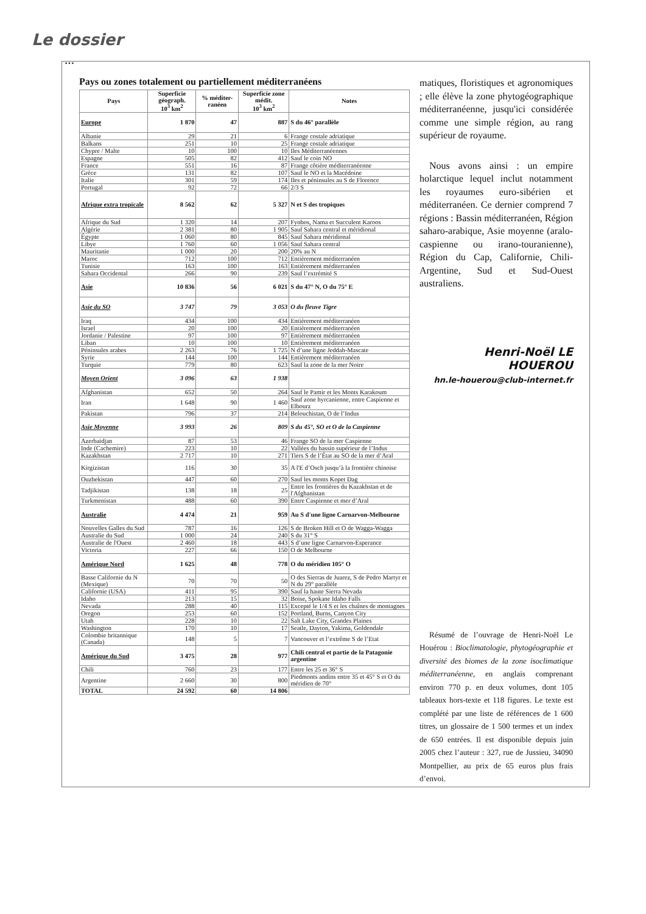Le dossier
...
Pays ou zones totalement ou partiellement méditerranéens
| Pays | Superficie géograph. 10<sup>3</sup> km<sup>2</sup> | % méditer-ranéen | Superficie zone médit. 10<sup>3</sup> km<sup>2</sup> | Notes |
| --- | --- | --- | --- | --- |
| Europe | 1 870 | 47 | 887 | S du 46° parallèle |
| Albanie | 29 | 21 | 6 | Frange costale adriatique |
| Balkans | 251 | 10 | 25 | Frange costale adriatique |
| Chypre / Malte | 10 | 100 | 10 | Iles Méditerranéennes |
| Espagne | 505 | 82 | 412 | Sauf le coin NO |
| France | 551 | 16 | 87 | Frange côtière méditerranéenne |
| Grèce | 131 | 82 | 107 | Sauf le NO et la Macédoine |
| Italie | 301 | 59 | 174 | Iles et péninsules au S de Florence |
| Portugal | 92 | 72 | 66 | 2/3 S |
| Afrique extra tropicale | 8 562 | 62 | 5 327 | N et S des tropiques |
| Afrique du Sud | 1 320 | 14 | 207 | Fynbos, Nama et Succulent Karoos |
| Algérie | 2 381 | 80 | 1 905 | Sauf Sahara central et méridional |
| Égypte | 1 060 | 80 | 845 | Sauf Sahara méridional |
| Libye | 1 760 | 60 | 1 056 | Sauf Sahara central |
| Mauritanie | 1 000 | 20 | 200 | 20% au N |
| Maroc | 712 | 100 | 712 | Entièrement méditerranéen |
| Tunisie | 163 | 100 | 163 | Entièrement méditerranéen |
| Sahara Occidental | 266 | 90 | 239 | Sauf l’extrémité S |
| Asie | 10 836 | 56 | 6 021 | S du 47° N, O du 75° E |
| Asie du SO | 3 747 | 79 | 3 053 | O du fleuve Tigre |
| Iraq | 434 | 100 | 434 | Entièrement méditerranéen |
| Israel | 20 | 100 | 20 | Entièrement méditerranéen |
| Jordanie / Palestine | 97 | 100 | 97 | Entièrement méditerranéen |
| Liban | 10 | 100 | 10 | Entièrement méditerranéen |
| Péninsules arabes | 2 263 | 76 | 1 725 | N d’une ligne Jeddah-Mascate |
| Syrie | 144 | 100 | 144 | Entièrement méditerranéen |
| Turquie | 779 | 80 | 623 | Sauf la zone de la mer Noire |
| Moyen Orient | 3 096 | 63 | 1 938 | |
| Afghanistan | 652 | 50 | 264 | Sauf le Pamir et les Monts Karakoum |
| Iran | 1 648 | 90 | 1 460 | Sauf zone hyrcanienne, entre Caspienne et Elbourz |
| Pakistan | 796 | 37 | 214 | Belouchistan, O de l’Indus |
| Asie Moyenne | 3 993 | 26 | 809 | S du 45°, SO et O de la Caspienne |
| Azerbaidjan | 87 | 53 | 46 | Frange SO de la mer Caspienne |
| Inde (Cachemire) | 223 | 10 | 22 | Vallées du bassin supérieur de l’Indus |
| Kazakhstan | 2 717 | 10 | 271 | Tiers S de l’État au SO de la mer d’Aral |
| Kirgizistan | 116 | 30 | 35 | A l'E d’Osch jusqu’à la frontière chinoise |
| Ouzbekistan | 447 | 60 | 270 | Sauf les monts Kopet Dag |
| Tadjikistan | 138 | 18 | 25 | Entre les frontières du Kazakhstan et de l'Afghanistan |
| Turkmenistan | 488 | 60 | 390 | Entre Caspienne et mer d’Aral |
| Australie | 4 474 | 21 | 959 | Au S d'une ligne Carnarvon-Melbourne |
| Nouvelles Galles du Sud | 787 | 16 | 126 | S de Broken Hill et O de Wagga-Wagga |
| Australie du Sud | 1 000 | 24 | 240 | S du 31° S |
| Australie de l'Ouest | 2 460 | 18 | 443 | S d’une ligne Carnarvon-Esperance |
| Victoria | 227 | 66 | 150 | O de Melbourne |
| Amérique Nord | 1 625 | 48 | 778 | O du méridien 105° O |
| Basse Californie du N (Mexique) | 70 | 70 | 50 | O des Sierras de Juarez, S de Pedro Martyr et N du 29° parallèle |
| Californie (USA) | 411 | 95 | 390 | Sauf la haute Sierra Nevada |
| Idaho | 213 | 15 | 32 | Boise, Spokane Idaho Falls |
| Nevada | 288 | 40 | 115 | Excepté le 1/4 S et les chaînes de montagnes |
| Oregon | 253 | 60 | 152 | Portland, Burns, Canyon City |
| Utah | 228 | 10 | 22 | Salt Lake City, Grandes Plaines |
| Washington | 170 | 10 | 17 | Seatle, Dayton, Yakima, Goldendale |
| Colombie britannique (Canada) | 148 | 5 | 7 | Vancouver et l’extrême S de l’Etat |
| Amérique du Sud | 3 475 | 28 | 977 | Chili central et partie de la Patagonie argentine |
| Chili | 760 | 23 | 177 | Entre les 25 et 36° S |
| Argentine | 2 660 | 30 | 800 | Piedmonts andins entre 35 et 45° S et O du méridien de 70° |
| TOTAL | 24 592 | 60 | 14 806 | |
matiques, floristiques et agronomiques ; elle élève la zone phytogéographique méditerranéenne, jusqu'ici considérée comme une simple région, au rang supérieur de royaume.
Nous avons ainsi : un empire holarctique lequel inclut notamment les royaumes euro-sibérien et méditerranéen. Ce dernier comprend 7 régions : Bassin méditerranéen, Région saharo-arabique, Asie moyenne (aralo-caspienne ou irano-touranienne), Région du Cap, Californie, Chili-Argentine, Sud et Sud-Ouest australiens.
Henri-Noël LE HOUEROU
hn.le-houerou@club-internet.fr
Résumé de l’ouvrage de Henri-Noël Le Houérou : Bioclimatologie, phytogéographie et diversité des biomes de la zone isoclimatique méditerranéenne, en anglais comprenant environ 770 p. en deux volumes, dont 105 tableaux hors-texte et 118 figures. Le texte est complété par une liste de références de 1 600 titres, un glossaire de 1 500 termes et un index de 650 entrées. Il est disponible depuis juin 2005 chez l’auteur : 327, rue de Jussieu, 34090 Montpellier, au prix de 65 euros plus frais d’envoi.